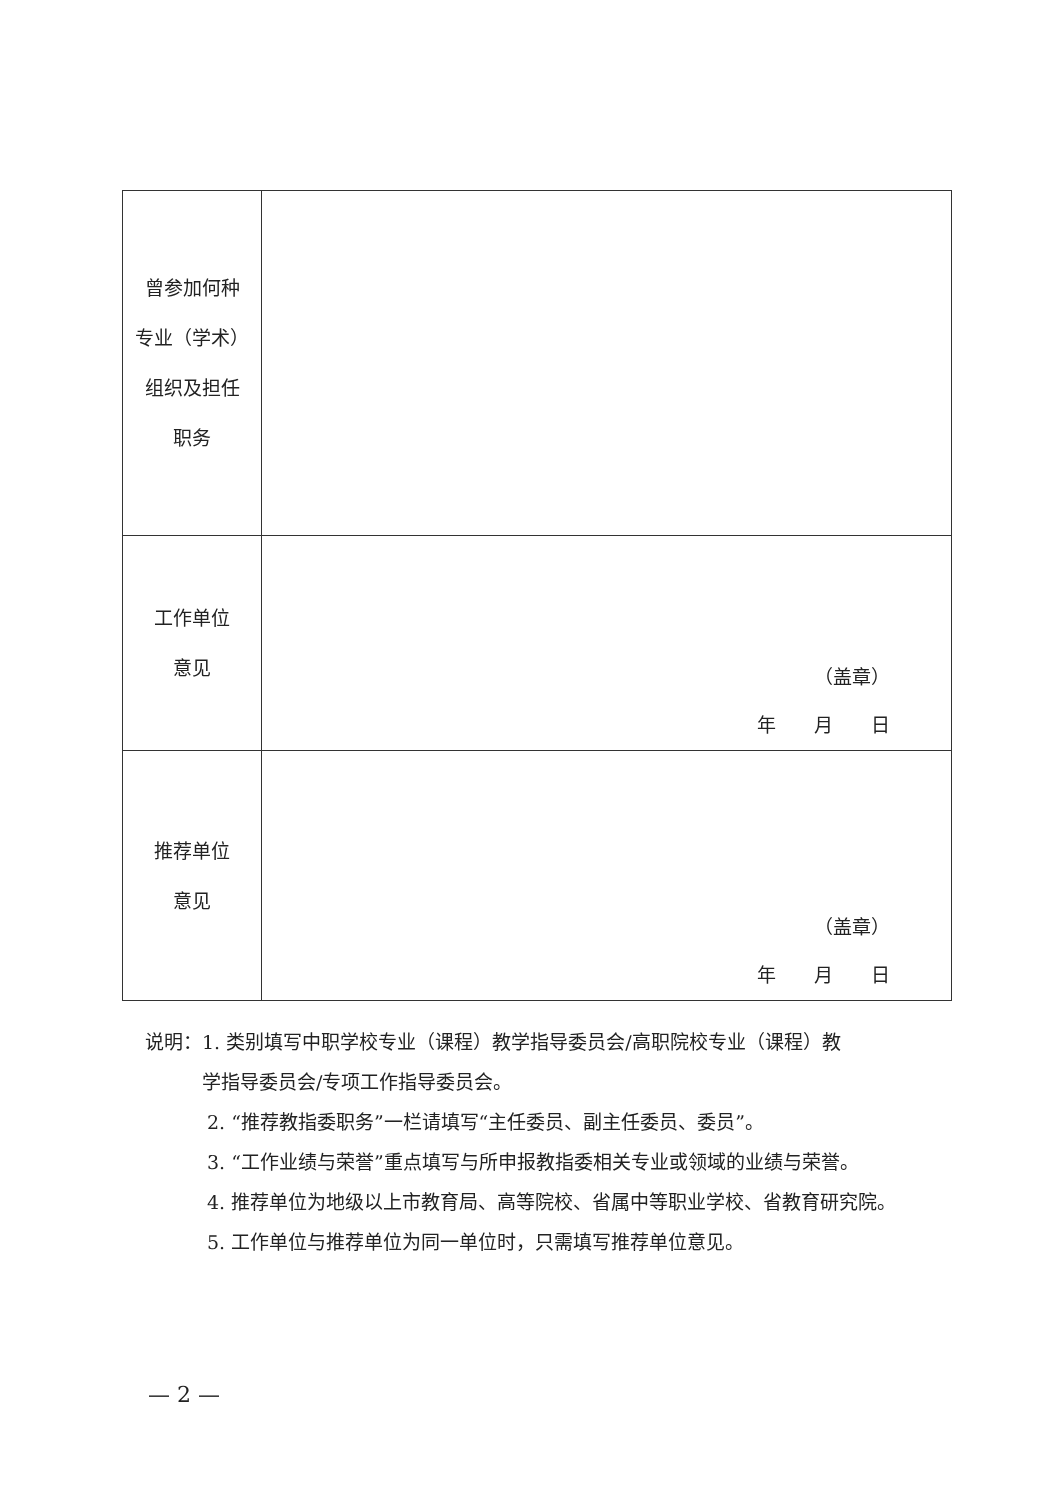| 曾参加何种 专业（学术） 组织及担任 职务 | |
| 工作单位 意见 | （盖章） 年 月 日 |
| 推荐单位 意见 | （盖章） 年 月 日 |
说明：1. 类别填写中职学校专业（课程）教学指导委员会/高职院校专业（课程）教
　　　学指导委员会/专项工作指导委员会。
2. “推荐教指委职务”一栏请填写“主任委员、副主任委员、委员”。
3. “工作业绩与荣誉”重点填写与所申报教指委相关专业或领域的业绩与荣誉。
4. 推荐单位为地级以上市教育局、高等院校、省属中等职业学校、省教育研究院。
5. 工作单位与推荐单位为同一单位时，只需填写推荐单位意见。
— 2 —